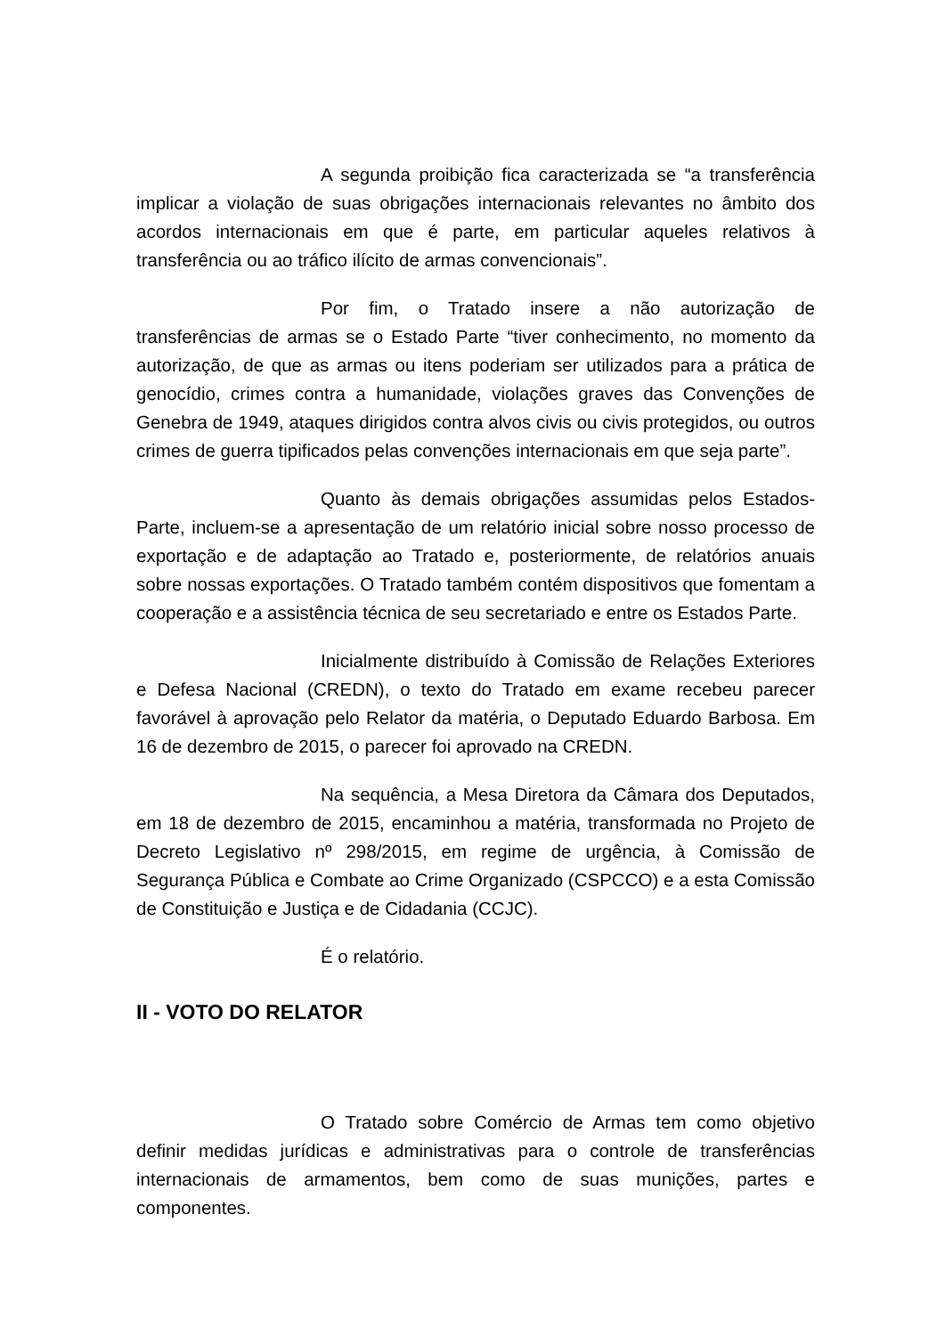A segunda proibição fica caracterizada se “a transferência implicar a violação de suas obrigações internacionais relevantes no âmbito dos acordos internacionais em que é parte, em particular aqueles relativos à transferência ou ao tráfico ilícito de armas convencionais”.
Por fim, o Tratado insere a não autorização de transferências de armas se o Estado Parte “tiver conhecimento, no momento da autorização, de que as armas ou itens poderiam ser utilizados para a prática de genocídio, crimes contra a humanidade, violações graves das Convenções de Genebra de 1949, ataques dirigidos contra alvos civis ou civis protegidos, ou outros crimes de guerra tipificados pelas convenções internacionais em que seja parte”.
Quanto às demais obrigações assumidas pelos Estados-Parte, incluem-se a apresentação de um relatório inicial sobre nosso processo de exportação e de adaptação ao Tratado e, posteriormente, de relatórios anuais sobre nossas exportações. O Tratado também contém dispositivos que fomentam a cooperação e a assistência técnica de seu secretariado e entre os Estados Parte.
Inicialmente distribuído à Comissão de Relações Exteriores e Defesa Nacional (CREDN), o texto do Tratado em exame recebeu parecer favorável à aprovação pelo Relator da matéria, o Deputado Eduardo Barbosa. Em 16 de dezembro de 2015, o parecer foi aprovado na CREDN.
Na sequência, a Mesa Diretora da Câmara dos Deputados, em 18 de dezembro de 2015, encaminhou a matéria, transformada no Projeto de Decreto Legislativo nº 298/2015, em regime de urgência, à Comissão de Segurança Pública e Combate ao Crime Organizado (CSPCCO) e a esta Comissão de Constituição e Justiça e de Cidadania (CCJC).
É o relatório.
II - VOTO DO RELATOR
O Tratado sobre Comércio de Armas tem como objetivo definir medidas jurídicas e administrativas para o controle de transferências internacionais de armamentos, bem como de suas munições, partes e componentes.